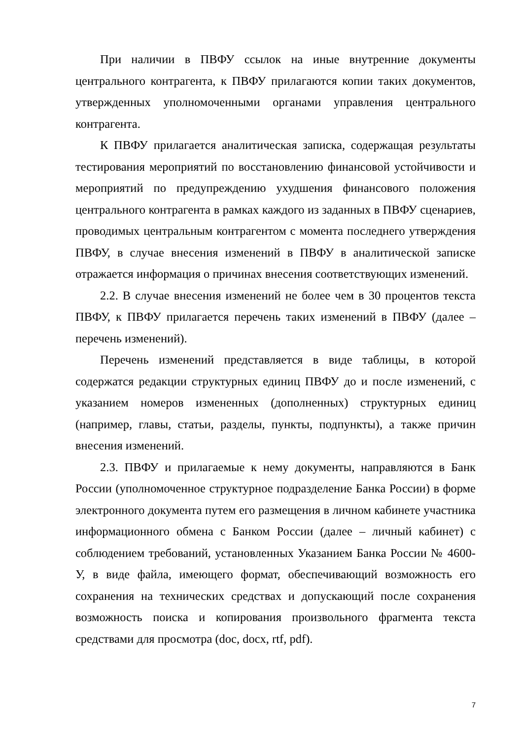При наличии в ПВФУ ссылок на иные внутренние документы центрального контрагента, к ПВФУ прилагаются копии таких документов, утвержденных уполномоченными органами управления центрального контрагента.
К ПВФУ прилагается аналитическая записка, содержащая результаты тестирования мероприятий по восстановлению финансовой устойчивости и мероприятий по предупреждению ухудшения финансового положения центрального контрагента в рамках каждого из заданных в ПВФУ сценариев, проводимых центральным контрагентом с момента последнего утверждения ПВФУ, в случае внесения изменений в ПВФУ в аналитической записке отражается информация о причинах внесения соответствующих изменений.
2.2. В случае внесения изменений не более чем в 30 процентов текста ПВФУ, к ПВФУ прилагается перечень таких изменений в ПВФУ (далее – перечень изменений).
Перечень изменений представляется в виде таблицы, в которой содержатся редакции структурных единиц ПВФУ до и после изменений, с указанием номеров измененных (дополненных) структурных единиц (например, главы, статьи, разделы, пункты, подпункты), а также причин внесения изменений.
2.3. ПВФУ и прилагаемые к нему документы, направляются в Банк России (уполномоченное структурное подразделение Банка России) в форме электронного документа путем его размещения в личном кабинете участника информационного обмена с Банком России (далее – личный кабинет) с соблюдением требований, установленных Указанием Банка России № 4600-У, в виде файла, имеющего формат, обеспечивающий возможность его сохранения на технических средствах и допускающий после сохранения возможность поиска и копирования произвольного фрагмента текста средствами для просмотра (doc, docx, rtf, pdf).
7